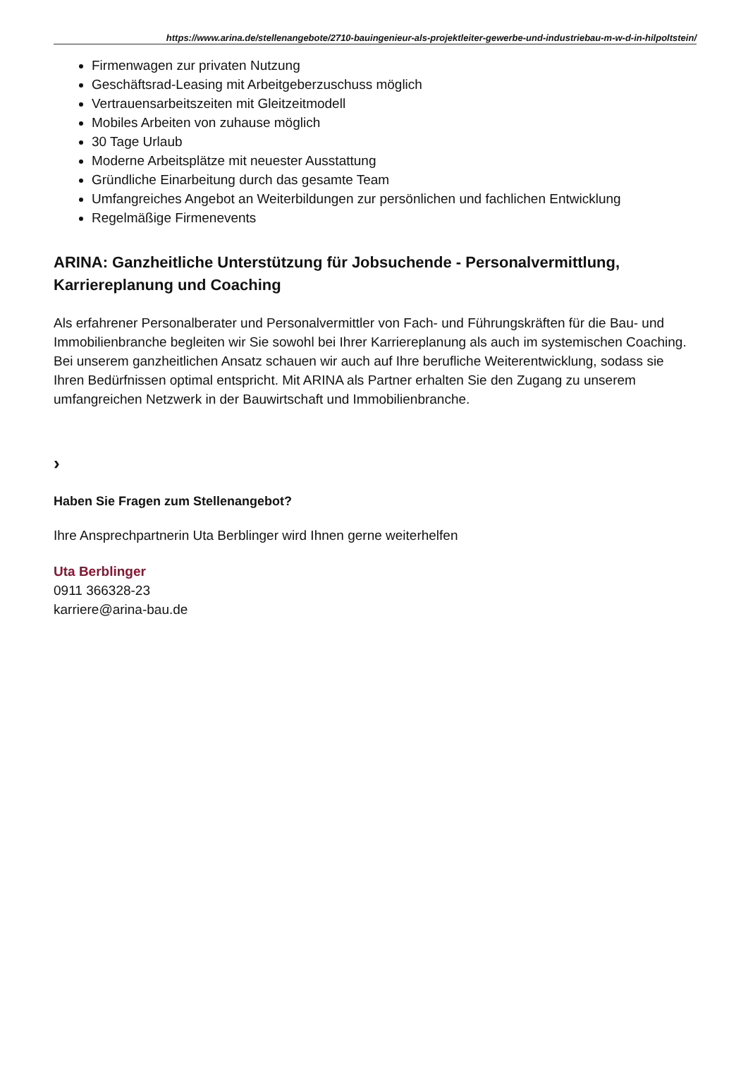https://www.arina.de/stellenangebote/2710-bauingenieur-als-projektleiter-gewerbe-und-industriebau-m-w-d-in-hilpoltstein/
Firmenwagen zur privaten Nutzung
Geschäftsrad-Leasing mit Arbeitgeberzuschuss möglich
Vertrauensarbeitszeiten mit Gleitzeitmodell
Mobiles Arbeiten von zuhause möglich
30 Tage Urlaub
Moderne Arbeitsplätze mit neuester Ausstattung
Gründliche Einarbeitung durch das gesamte Team
Umfangreiches Angebot an Weiterbildungen zur persönlichen und fachlichen Entwicklung
Regelmäßige Firmenevents
ARINA: Ganzheitliche Unterstützung für Jobsuchende - Personalvermittlung, Karriereplanung und Coaching
Als erfahrener Personalberater und Personalvermittler von Fach- und Führungskräften für die Bau- und Immobilienbranche begleiten wir Sie sowohl bei Ihrer Karriereplanung als auch im systemischen Coaching. Bei unserem ganzheitlichen Ansatz schauen wir auch auf Ihre berufliche Weiterentwicklung, sodass sie Ihren Bedürfnissen optimal entspricht. Mit ARINA als Partner erhalten Sie den Zugang zu unserem umfangreichen Netzwerk in der Bauwirtschaft und Immobilienbranche.
›
Haben Sie Fragen zum Stellenangebot?
Ihre Ansprechpartnerin Uta Berblinger wird Ihnen gerne weiterhelfen
Uta Berblinger
0911 366328-23
karriere@arina-bau.de